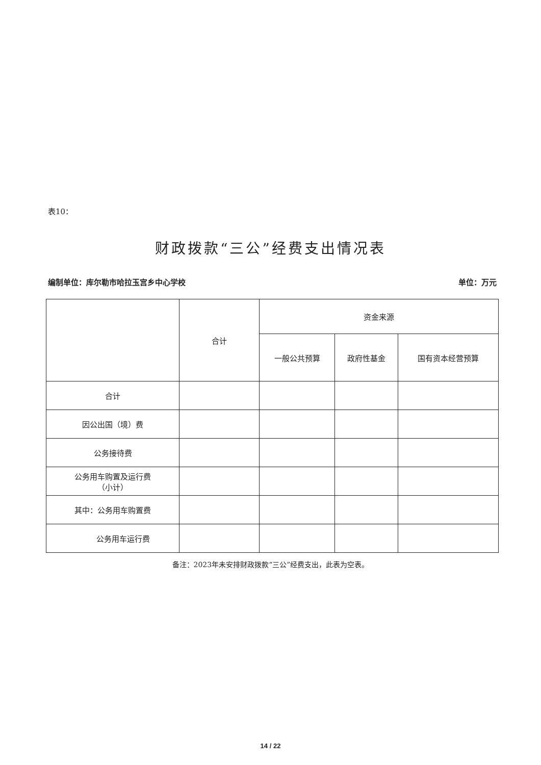表10：
财政拨款“三公”经费支出情况表
编制单位：库尔勒市哈拉玉宫乡中心学校 单位：万元
| | 合计 | 资金来源 | | |
| --- | --- | --- | --- | --- |
| | | 一般公共预算 | 政府性基金 | 国有资本经营预算 |
| 合计 | | | | |
| 因公出国（境）费 | | | | |
| 公务接待费 | | | | |
| 公务用车购置及运行费 （小计） | | | | |
| 其中：公务用车购置费 | | | | |
| 公务用车运行费 | | | | |
备注：2023年未安排财政拨款“三公”经费支出，此表为空表。
14 / 22